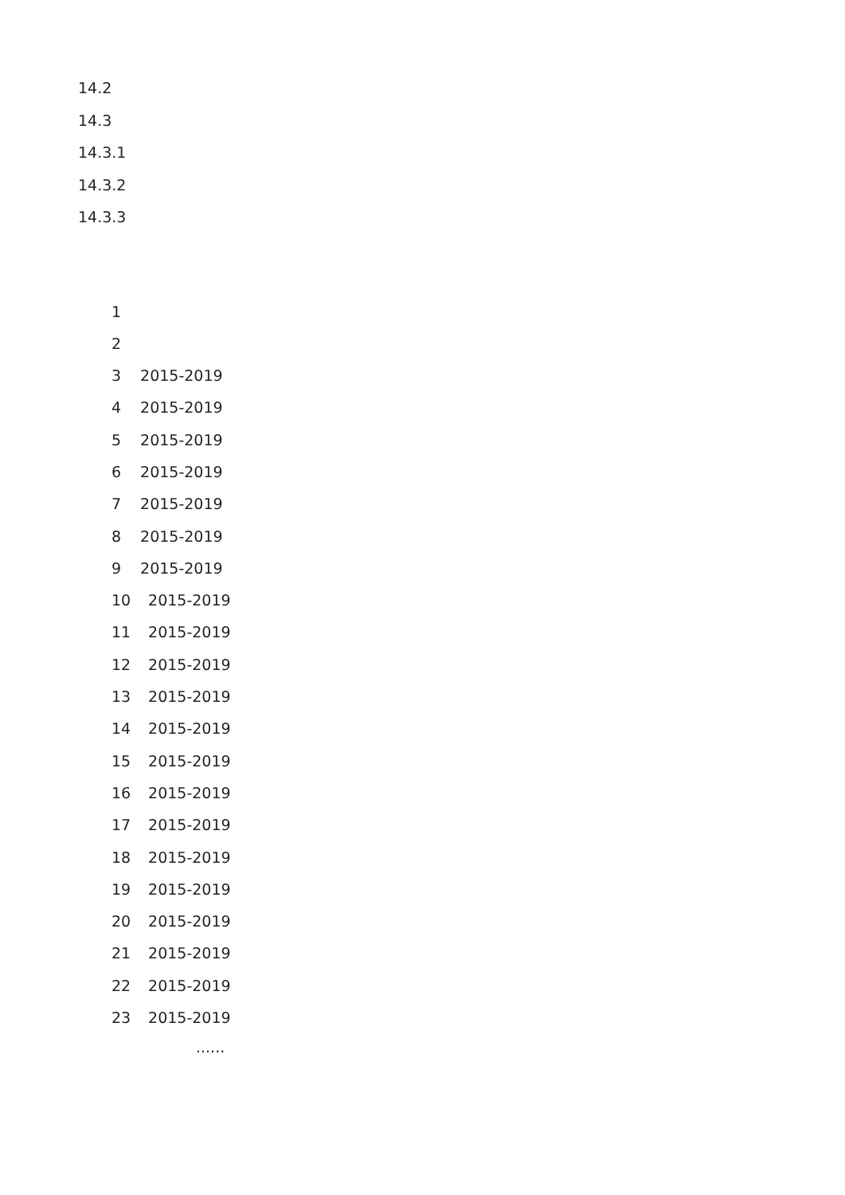14.2
14.3
14.3.1
14.3.2
14.3.3
1
2
3 2015-2019
4 2015-2019
5 2015-2019
6 2015-2019
7 2015-2019
8 2015-2019
9 2015-2019
10 2015-2019
11 2015-2019
12 2015-2019
13 2015-2019
14 2015-2019
15 2015-2019
16 2015-2019
17 2015-2019
18 2015-2019
19 2015-2019
20 2015-2019
21 2015-2019
22 2015-2019
23 2015-2019
......